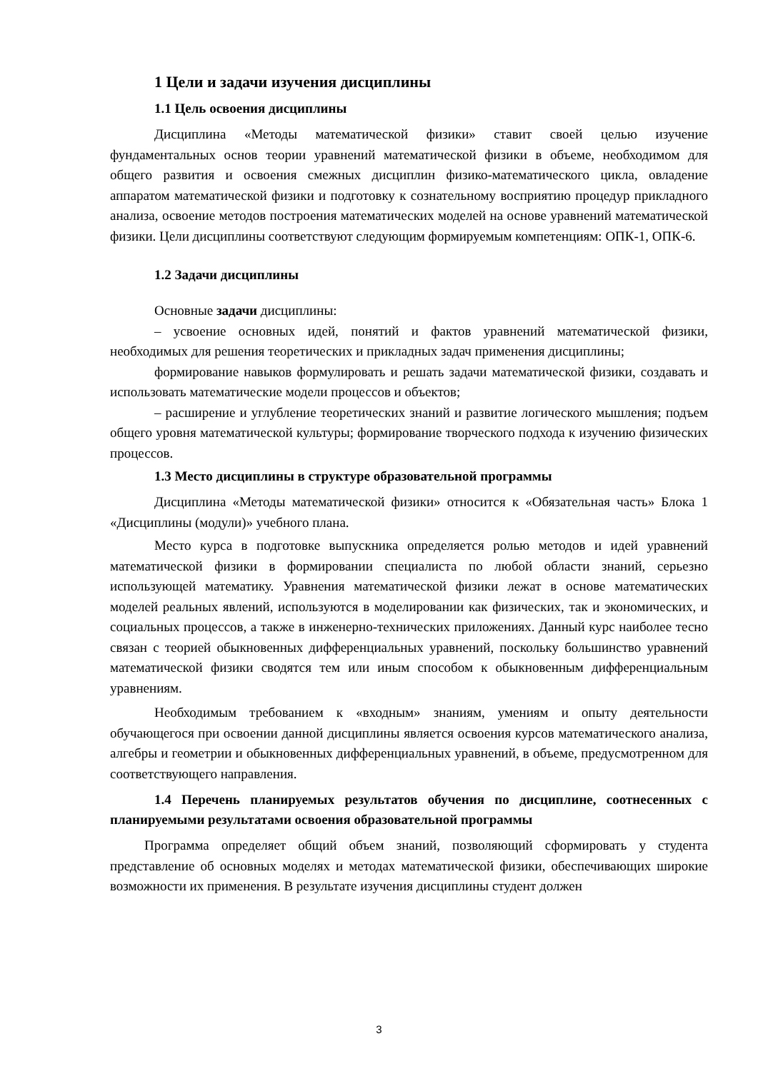1 Цели и задачи изучения дисциплины
1.1 Цель освоения дисциплины
Дисциплина «Методы математической физики» ставит своей целью изучение фундаментальных основ теории уравнений математической физики в объеме, необходимом для общего развития и освоения смежных дисциплин физико-математического цикла, овладение аппаратом математической физики и подготовку к сознательному восприятию процедур прикладного анализа, освоение методов построения математических моделей на основе уравнений математической физики. Цели дисциплины соответствуют следующим формируемым компетенциям: ОПК-1, ОПК-6.
1.2 Задачи дисциплины
Основные задачи дисциплины:
– усвоение основных идей, понятий и фактов уравнений математической физики, необходимых для решения теоретических и прикладных задач применения дисциплины;
формирование навыков формулировать и решать задачи математической физики, создавать и использовать математические модели процессов и объектов;
– расширение и углубление теоретических знаний и развитие логического мышления; подъем общего уровня математической культуры; формирование творческого подхода к изучению физических процессов.
1.3 Место дисциплины в структуре образовательной программы
Дисциплина «Методы математической физики» относится к «Обязательная часть» Блока 1 «Дисциплины (модули)» учебного плана.
Место курса в подготовке выпускника определяется ролью методов и идей уравнений математической физики в формировании специалиста по любой области знаний, серьезно использующей математику. Уравнения математической физики лежат в основе математических моделей реальных явлений, используются в моделировании как физических, так и экономических, и социальных процессов, а также в инженерно-технических приложениях. Данный курс наиболее тесно связан с теорией обыкновенных дифференциальных уравнений, поскольку большинство уравнений математической физики сводятся тем или иным способом к обыкновенным дифференциальным уравнениям.
Необходимым требованием к «входным» знаниям, умениям и опыту деятельности обучающегося при освоении данной дисциплины является освоения курсов математического анализа, алгебры и геометрии и обыкновенных дифференциальных уравнений, в объеме, предусмотренном для соответствующего направления.
1.4 Перечень планируемых результатов обучения по дисциплине, соотнесенных с планируемыми результатами освоения образовательной программы
Программа определяет общий объем знаний, позволяющий сформировать у студента представление об основных моделях и методах математической физики, обеспечивающих широкие возможности их применения. В результате изучения дисциплины студент должен
3